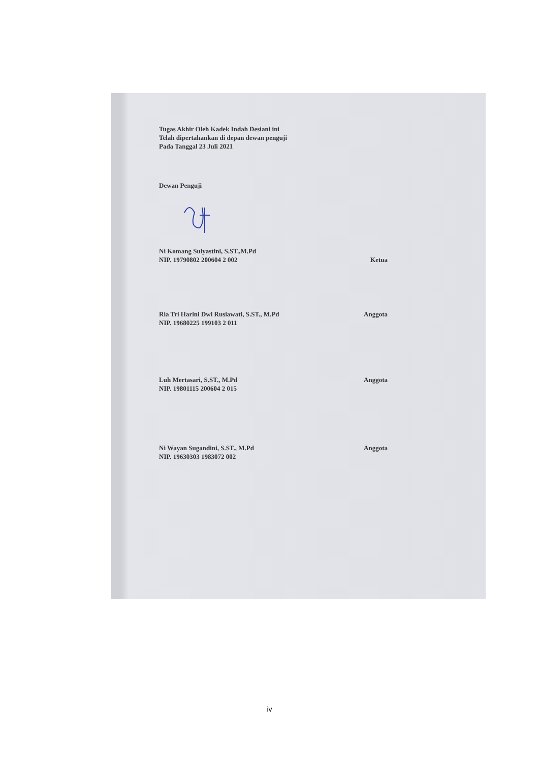Tugas Akhir Oleh Kadek Indah Desiani ini
Telah dipertahankan di depan dewan penguji
Pada Tanggal 23 Juli 2021
Dewan Penguji
Ni Komang Sulyastini, S.ST.,M.Pd
NIP. 19790802 200604 2 002 Ketua
Ria Tri Harini Dwi Rusiawati, S.ST., M.Pd
NIP. 19680225 199103 2 011 Anggota
Luh Mertasari, S.ST., M.Pd
NIP. 19801115 200604 2 015 Anggota
Ni Wayan Sugandini, S.ST., M.Pd
NIP. 19630303 1983072 002 Anggota
iv